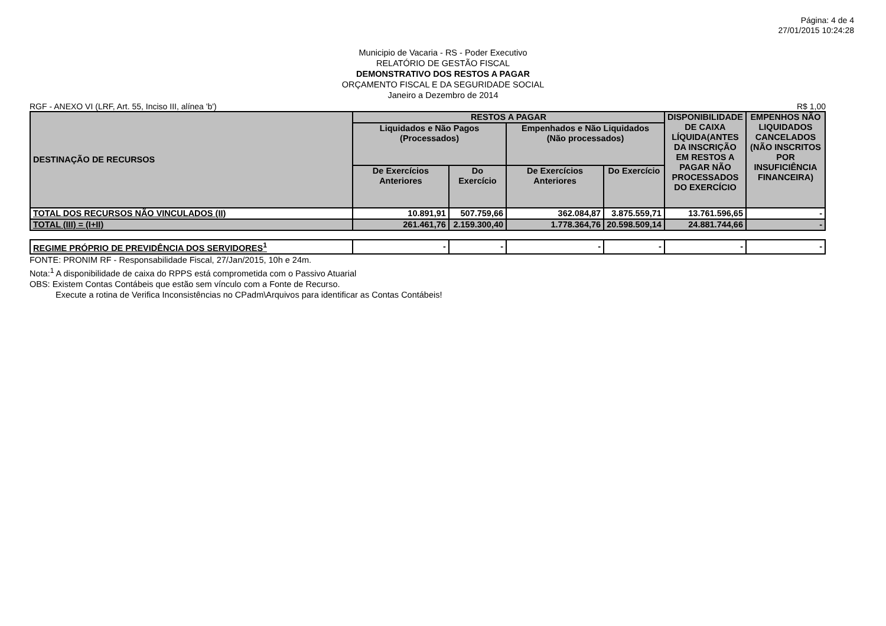Página: 4 de 4
27/01/2015 10:24:28
Municipio de Vacaria - RS - Poder Executivo
RELATÓRIO DE GESTÃO FISCAL
DEMONSTRATIVO DOS RESTOS A PAGAR
ORÇAMENTO FISCAL E DA SEGURIDADE SOCIAL
Janeiro a Dezembro de 2014
RGF - ANEXO VI (LRF, Art. 55, Inciso III, alínea 'b') R$ 1,00
| DESTINAÇÃO DE RECURSOS | RESTOS A PAGAR | | | | DISPONIBILIDADE DE CAIXA LÍQUIDA(ANTES DA INSCRIÇÃO EM RESTOS A PAGAR NÃO PROCESSADOS DO EXERCÍCIO | EMPENHOS NÃO LIQUIDADOS CANCELADOS (NÃO INSCRITOS POR INSUFICIÊNCIA FINANCEIRA) |
| --- | --- | --- | --- | --- | --- | --- |
| | Liquidados e Não Pagos (Processados) | | Empenhados e Não Liquidados (Não processados) | | | |
| | De Exercícios Anteriores | Do Exercício | De Exercícios Anteriores | Do Exercício | | |
| TOTAL DOS RECURSOS NÃO VINCULADOS (II) | 10.891,91 | 507.759,66 | 362.084,87 | 3.875.559,71 | 13.761.596,65 | - |
| TOTAL (III) = (I+II) | 261.461,76 | 2.159.300,40 | 1.778.364,76 | 20.598.509,14 | 24.881.744,66 | - |
| REGIME PRÓPRIO DE PREVIDÊNCIA DOS SERVIDORES<sup>1</sup> | - | - | - | - | - | - |
FONTE: PRONIM RF - Responsabilidade Fiscal, 27/Jan/2015, 10h e 24m.
Nota:<sup>1</sup> A disponibilidade de caixa do RPPS está comprometida com o Passivo Atuarial
OBS: Existem Contas Contábeis que estão sem vínculo com a Fonte de Recurso.
Execute a rotina de Verifica Inconsistências no CPadm\Arquivos para identificar as Contas Contábeis!